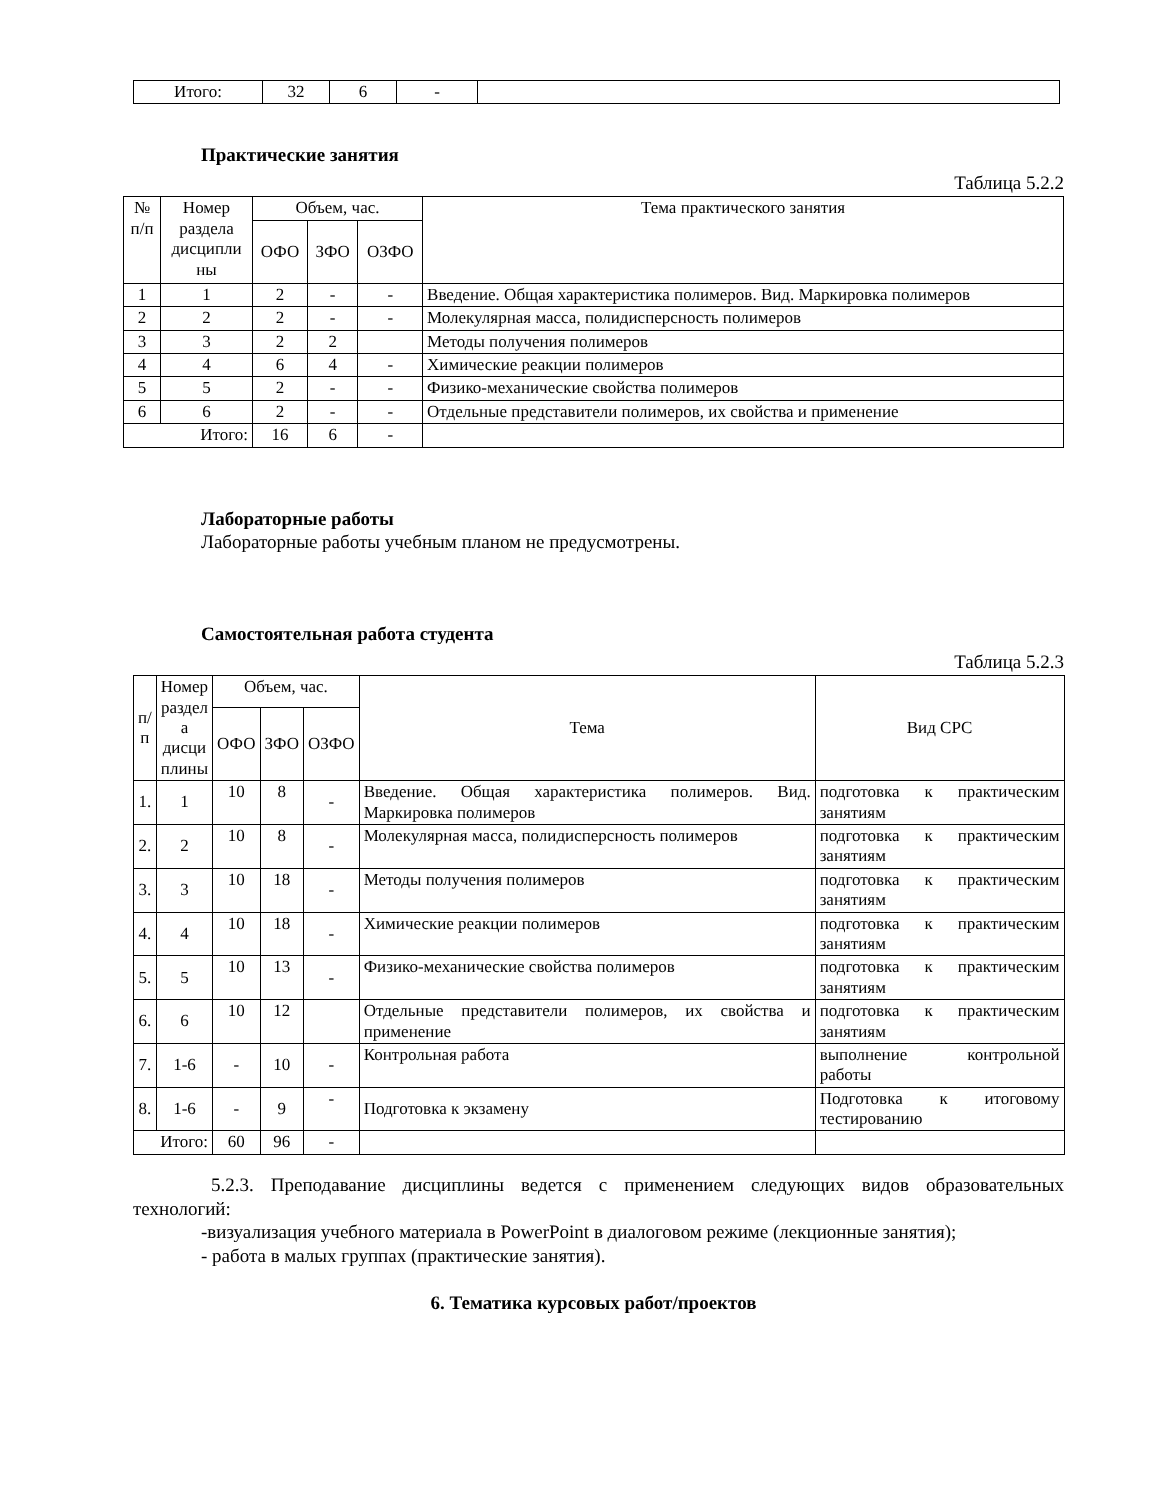| Итого: | 32 | 6 | - | |
Практические занятия
Таблица 5.2.2
| № п/п | Номер раздела дисципли ны | Объем, час. | | | Тема практического занятия |
| --- | --- | --- | --- | --- | --- |
| | | ОФО | ЗФО | ОЗФО | |
| 1 | 1 | 2 | - | - | Введение. Общая характеристика полимеров. Вид. Маркировка полимеров |
| 2 | 2 | 2 | - | - | Молекулярная масса, полидисперсность полимеров |
| 3 | 3 | 2 | 2 | | Методы получения полимеров |
| 4 | 4 | 6 | 4 | - | Химические реакции полимеров |
| 5 | 5 | 2 | - | - | Физико-механические свойства полимеров |
| 6 | 6 | 2 | - | - | Отдельные представители полимеров, их свойства и применение |
| Итого: | | 16 | 6 | - | |
Лабораторные работы
Лабораторные работы учебным планом не предусмотрены.
Самостоятельная работа студента
Таблица 5.2.3
| п/ п | Номер раздел а дисци плины | Объем, час. | | | Тема | Вид СРС |
| --- | --- | --- | --- | --- | --- | --- |
| | | ОФО | ЗФО | ОЗФО | | |
| 1. | 1 | 10 | 8 | - | Введение. Общая характеристика полимеров. Вид. Маркировка полимеров | подготовка к практическим занятиям |
| 2. | 2 | 10 | 8 | - | Молекулярная масса, полидисперсность полимеров | подготовка к практическим занятиям |
| 3. | 3 | 10 | 18 | - | Методы получения полимеров | подготовка к практическим занятиям |
| 4. | 4 | 10 | 18 | - | Химические реакции полимеров | подготовка к практическим занятиям |
| 5. | 5 | 10 | 13 | - | Физико-механические свойства полимеров | подготовка к практическим занятиям |
| 6. | 6 | 10 | 12 | | Отдельные представители полимеров, их свойства и применение | подготовка к практическим занятиям |
| 7. | 1-6 | - | 10 | - | Контрольная работа | выполнение контрольной работы |
| 8. | 1-6 | - | 9 | - | Подготовка к экзамену | Подготовка к итоговому тестированию |
| Итого: | | 60 | 96 | - | | |
5.2.3. Преподавание дисциплины ведется с применением следующих видов образовательных технологий:
-визуализация учебного материала в PowerPoint в диалоговом режиме (лекционные занятия);
- работа в малых группах (практические занятия).
6. Тематика курсовых работ/проектов